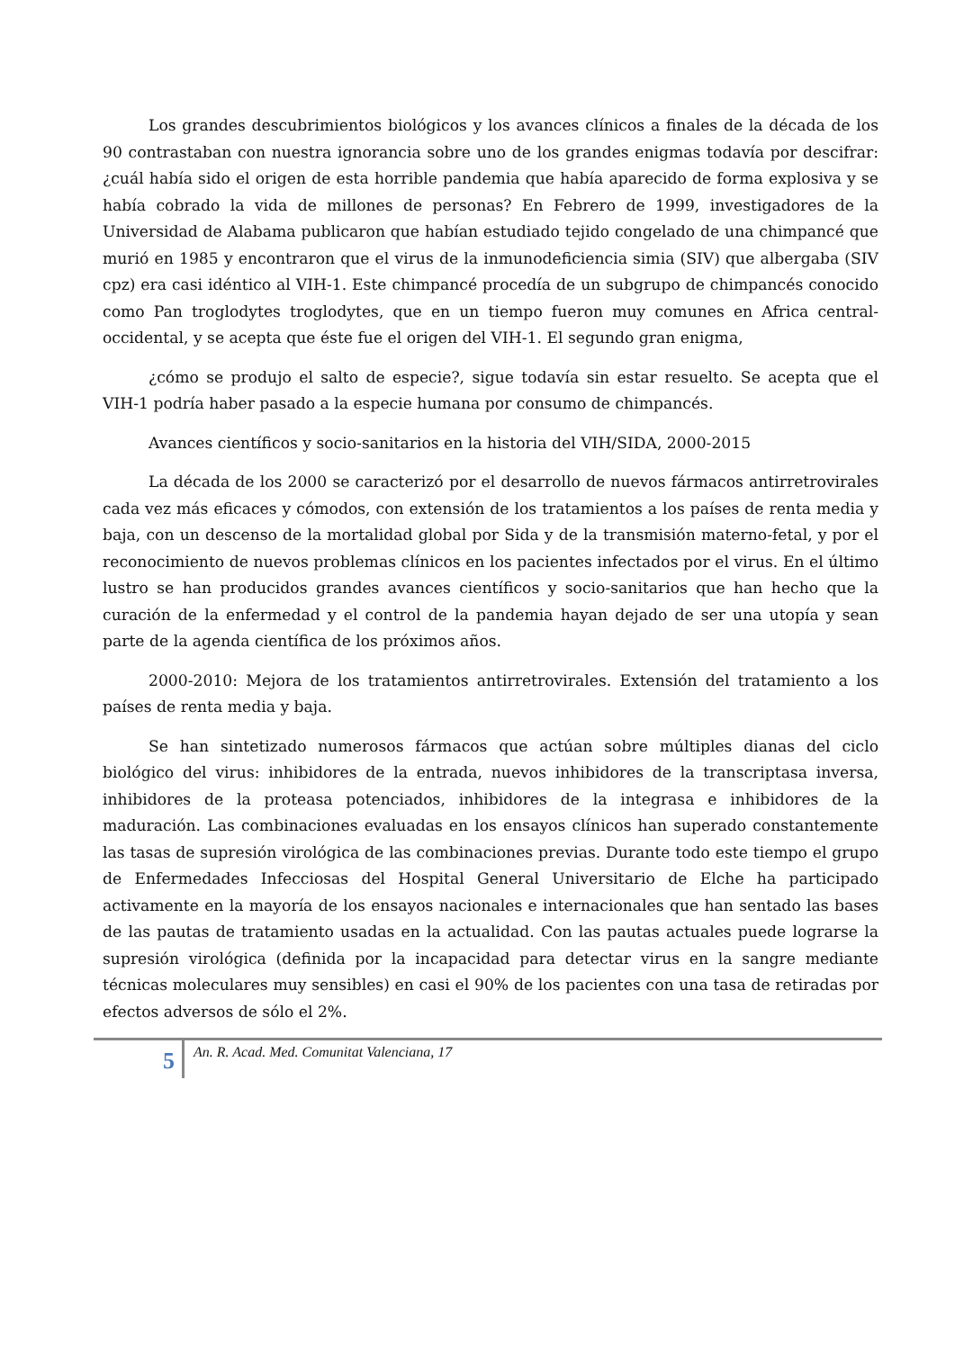Los grandes descubrimientos biológicos y los avances clínicos a finales de la década de los 90 contrastaban con nuestra ignorancia sobre uno de los grandes enigmas todavía por descifrar: ¿cuál había sido el origen de esta horrible pandemia que había aparecido de forma explosiva y se había cobrado la vida de millones de personas? En Febrero de 1999, investigadores de la Universidad de Alabama publicaron que habían estudiado tejido congelado de una chimpancé que murió en 1985 y encontraron que el virus de la inmunodeficiencia simia (SIV) que albergaba (SIV cpz) era casi idéntico al VIH-1. Este chimpancé procedía de un subgrupo de chimpancés conocido como Pan troglodytes troglodytes, que en un tiempo fueron muy comunes en Africa central- occidental, y se acepta que éste fue el origen del VIH-1. El segundo gran enigma,
¿cómo se produjo el salto de especie?, sigue todavía sin estar resuelto. Se acepta que el VIH-1 podría haber pasado a la especie humana por consumo de chimpancés.
Avances científicos y socio-sanitarios en la historia del VIH/SIDA, 2000-2015
La década de los 2000 se caracterizó por el desarrollo de nuevos fármacos antirretrovirales cada vez más eficaces y cómodos, con extensión de los tratamientos a los países de renta media y baja, con un descenso de la mortalidad global por Sida y de la transmisión materno-fetal, y por el reconocimiento de nuevos problemas clínicos en los pacientes infectados por el virus. En el último lustro se han producidos grandes avances científicos y socio-sanitarios que han hecho que la curación de la enfermedad y el control de la pandemia hayan dejado de ser una utopía y sean parte de la agenda científica de los próximos años.
2000-2010: Mejora de los tratamientos antirretrovirales. Extensión del tratamiento a los países de renta media y baja.
Se han sintetizado numerosos fármacos que actúan sobre múltiples dianas del ciclo biológico del virus: inhibidores de la entrada, nuevos inhibidores de la transcriptasa inversa, inhibidores de la proteasa potenciados, inhibidores de la integrasa e inhibidores de la maduración. Las combinaciones evaluadas en los ensayos clínicos han superado constantemente las tasas de supresión virológica de las combinaciones previas. Durante todo este tiempo el grupo de Enfermedades Infecciosas del Hospital General Universitario de Elche ha participado activamente en la mayoría de los ensayos nacionales e internacionales que han sentado las bases de las pautas de tratamiento usadas en la actualidad. Con las pautas actuales puede lograrse la supresión virológica (definida por la incapacidad para detectar virus en la sangre mediante técnicas moleculares muy sensibles) en casi el 90% de los pacientes con una tasa de retiradas por efectos adversos de sólo el 2%.
5
An. R. Acad. Med. Comunitat Valenciana, 17